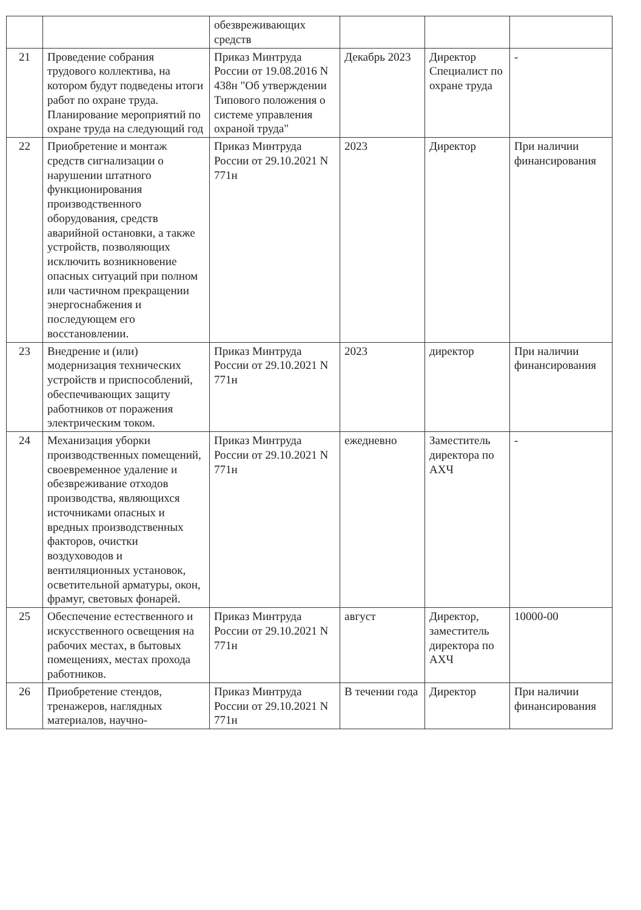| | | обезвреживающих средств | | | |
| 21 | Проведение собрания трудового коллектива, на котором будут подведены итоги работ по охране труда. Планирование мероприятий по охране труда на следующий год | Приказ Минтруда России от 19.08.2016 N 438н "Об утверждении Типового положения о системе управления охраной труда" | Декабрь 2023 | Директор Специалист по охране труда | - |
| 22 | Приобретение и монтаж средств сигнализации о нарушении штатного функционирования производственного оборудования, средств аварийной остановки, а также устройств, позволяющих исключить возникновение опасных ситуаций при полном или частичном прекращении энергоснабжения и последующем его восстановлении. | Приказ Минтруда России от 29.10.2021 N 771н | 2023 | Директор | При наличии финансирования |
| 23 | Внедрение и (или) модернизация технических устройств и приспособлений, обеспечивающих защиту работников от поражения электрическим током. | Приказ Минтруда России от 29.10.2021 N 771н | 2023 | директор | При наличии финансирования |
| 24 | Механизация уборки производственных помещений, своевременное удаление и обезвреживание отходов производства, являющихся источниками опасных и вредных производственных факторов, очистки воздуховодов и вентиляционных установок, осветительной арматуры, окон, фрамуг, световых фонарей. | Приказ Минтруда России от 29.10.2021 N 771н | ежедневно | Заместитель директора по АХЧ | - |
| 25 | Обеспечение естественного и искусственного освещения на рабочих местах, в бытовых помещениях, местах прохода работников. | Приказ Минтруда России от 29.10.2021 N 771н | август | Директор, заместитель директора по АХЧ | 10000-00 |
| 26 | Приобретение стендов, тренажеров, наглядных материалов, научно- | Приказ Минтруда России от 29.10.2021 N 771н | В течении года | Директор | При наличии финансирования |